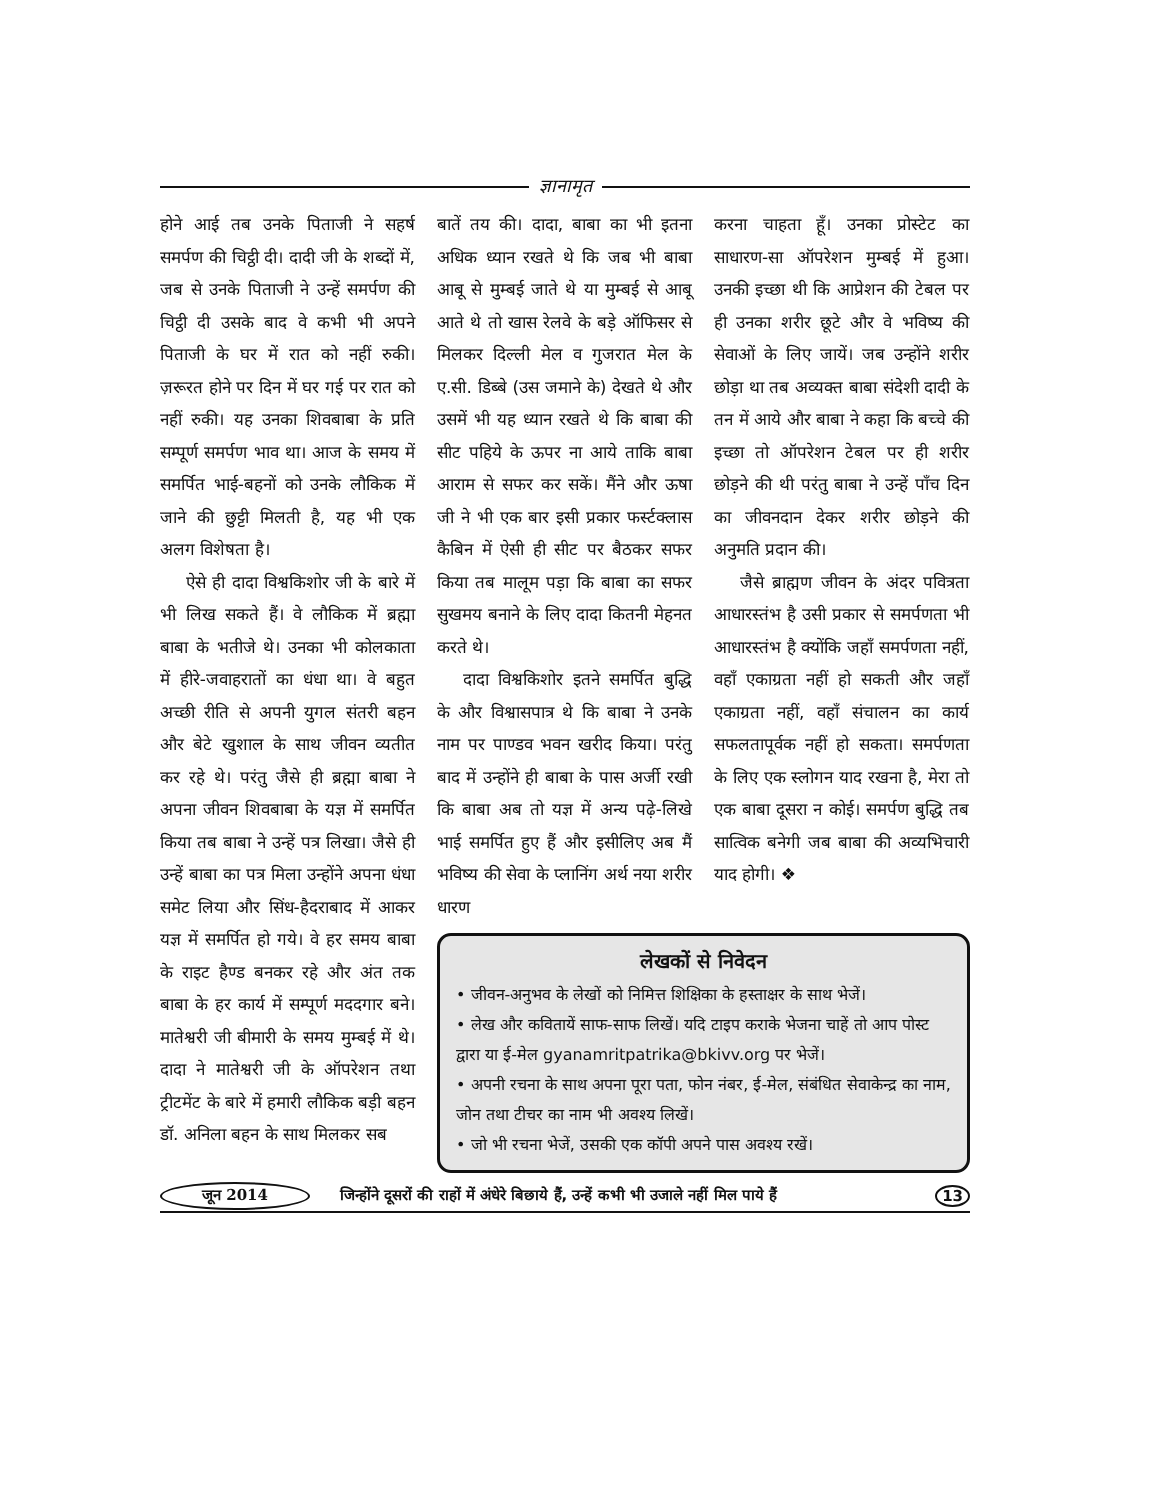ज्ञानामृत
होने आई तब उनके पिताजी ने सहर्ष समर्पण की चिट्ठी दी। दादी जी के शब्दों में, जब से उनके पिताजी ने उन्हें समर्पण की चिट्ठी दी उसके बाद वे कभी भी अपने पिताजी के घर में रात को नहीं रुकी। ज़रूरत होने पर दिन में घर गई पर रात को नहीं रुकी। यह उनका शिवबाबा के प्रति सम्पूर्ण समर्पण भाव था। आज के समय में समर्पित भाई-बहनों को उनके लौकिक में जाने की छुट्टी मिलती है, यह भी एक अलग विशेषता है।
ऐसे ही दादा विश्वकिशोर जी के बारे में भी लिख सकते हैं। वे लौकिक में ब्रह्मा बाबा के भतीजे थे। उनका भी कोलकाता में हीरे-जवाहरातों का धंधा था। वे बहुत अच्छी रीति से अपनी युगल संतरी बहन और बेटे खुशाल के साथ जीवन व्यतीत कर रहे थे। परंतु जैसे ही ब्रह्मा बाबा ने अपना जीवन शिवबाबा के यज्ञ में समर्पित किया तब बाबा ने उन्हें पत्र लिखा। जैसे ही उन्हें बाबा का पत्र मिला उन्होंने अपना धंधा समेट लिया और सिंध-हैदराबाद में आकर यज्ञ में समर्पित हो गये। वे हर समय बाबा के राइट हैण्ड बनकर रहे और अंत तक बाबा के हर कार्य में सम्पूर्ण मददगार बने। मातेश्वरी जी बीमारी के समय मुम्बई में थे। दादा ने मातेश्वरी जी के ऑपरेशन तथा ट्रीटमेंट के बारे में हमारी लौकिक बड़ी बहन डॉ. अनिला बहन के साथ मिलकर सब
बातें तय की। दादा, बाबा का भी इतना अधिक ध्यान रखते थे कि जब भी बाबा आबू से मुम्बई जाते थे या मुम्बई से आबू आते थे तो खास रेलवे के बड़े ऑफिसर से मिलकर दिल्ली मेल व गुजरात मेल के ए.सी. डिब्बे (उस जमाने के) देखते थे और उसमें भी यह ध्यान रखते थे कि बाबा की सीट पहिये के ऊपर ना आये ताकि बाबा आराम से सफर कर सकें। मैंने और ऊषा जी ने भी एक बार इसी प्रकार फर्स्टक्लास कैबिन में ऐसी ही सीट पर बैठकर सफर किया तब मालूम पड़ा कि बाबा का सफर सुखमय बनाने के लिए दादा कितनी मेहनत करते थे।
दादा विश्वकिशोर इतने समर्पित बुद्धि के और विश्वासपात्र थे कि बाबा ने उनके नाम पर पाण्डव भवन खरीद किया। परंतु बाद में उन्होंने ही बाबा के पास अर्जी रखी कि बाबा अब तो यज्ञ में अन्य पढ़े-लिखे भाई समर्पित हुए हैं और इसीलिए अब मैं भविष्य की सेवा के प्लानिंग अर्थ नया शरीर धारण
करना चाहता हूँ। उनका प्रोस्टेट का साधारण-सा ऑपरेशन मुम्बई में हुआ। उनकी इच्छा थी कि आप्रेशन की टेबल पर ही उनका शरीर छूटे और वे भविष्य की सेवाओं के लिए जायें। जब उन्होंने शरीर छोड़ा था तब अव्यक्त बाबा संदेशी दादी के तन में आये और बाबा ने कहा कि बच्चे की इच्छा तो ऑपरेशन टेबल पर ही शरीर छोड़ने की थी परंतु बाबा ने उन्हें पाँच दिन का जीवनदान देकर शरीर छोड़ने की अनुमति प्रदान की।
जैसे ब्राह्मण जीवन के अंदर पवित्रता आधारस्तंभ है उसी प्रकार से समर्पणता भी आधारस्तंभ है क्योंकि जहाँ समर्पणता नहीं, वहाँ एकाग्रता नहीं हो सकती और जहाँ एकाग्रता नहीं, वहाँ संचालन का कार्य सफलतापूर्वक नहीं हो सकता। समर्पणता के लिए एक स्लोगन याद रखना है, मेरा तो एक बाबा दूसरा न कोई। समर्पण बुद्धि तब सात्विक बनेगी जब बाबा की अव्यभिचारी याद होगी। ❖
लेखकों से निवेदन
• जीवन-अनुभव के लेखों को निमित्त शिक्षिका के हस्ताक्षर के साथ भेजें।
• लेख और कवितायें साफ-साफ लिखें। यदि टाइप कराके भेजना चाहें तो आप पोस्ट द्वारा या ई-मेल gyanamritpatrika@bkivv.org पर भेजें।
• अपनी रचना के साथ अपना पूरा पता, फोन नंबर, ई-मेल, संबंधित सेवाकेन्द्र का नाम, जोन तथा टीचर का नाम भी अवश्य लिखें।
• जो भी रचना भेजें, उसकी एक कॉपी अपने पास अवश्य रखें।
जून 2014 जिन्होंने दूसरों की राहों में अंधेरे बिछाये हैं, उन्हें कभी भी उजाले नहीं मिल पाये हैं 13